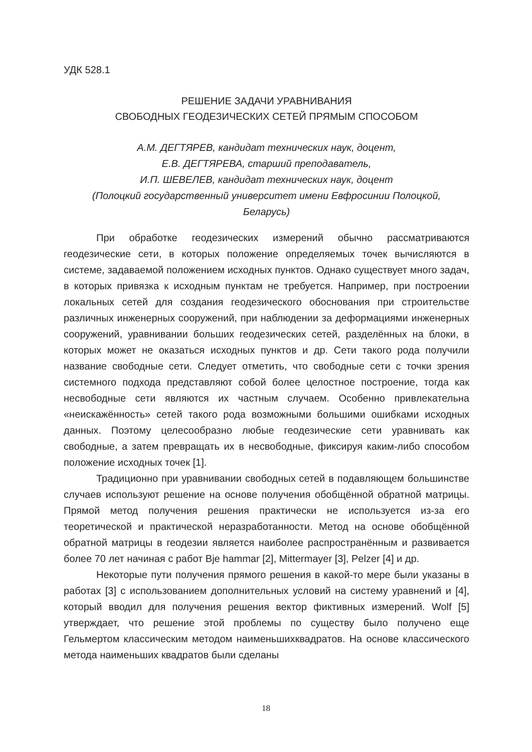УДК 528.1
РЕШЕНИЕ ЗАДАЧИ УРАВНИВАНИЯ
СВОБОДНЫХ ГЕОДЕЗИЧЕСКИХ СЕТЕЙ ПРЯМЫМ СПОСОБОМ
А.М. ДЕГТЯРЕВ, кандидат технических наук, доцент,
Е.В. ДЕГТЯРЕВА, старший преподаватель,
И.П. ШЕВЕЛЕВ, кандидат технических наук, доцент
(Полоцкий государственный университет имени Евфросинии Полоцкой,
Беларусь)
При обработке геодезических измерений обычно рассматриваются геодезические сети, в которых положение определяемых точек вычисляются в системе, задаваемой положением исходных пунктов. Однако существует много задач, в которых привязка к исходным пунктам не требуется. Например, при построении локальных сетей для создания геодезического обоснования при строительстве различных инженерных сооружений, при наблюдении за деформациями инженерных сооружений, уравнивании больших геодезических сетей, разделённых на блоки, в которых может не оказаться исходных пунктов и др. Сети такого рода получили название свободные сети. Следует отметить, что свободные сети с точки зрения системного подхода представляют собой более целостное построение, тогда как несвободные сети являются их частным случаем. Особенно привлекательна «неискажённость» сетей такого рода возможными большими ошибками исходных данных. Поэтому целесообразно любые геодезические сети уравнивать как свободные, а затем превращать их в несвободные, фиксируя каким-либо способом положение исходных точек [1].
Традиционно при уравнивании свободных сетей в подавляющем большинстве случаев используют решение на основе получения обобщённой обратной матрицы. Прямой метод получения решения практически не используется из-за его теоретической и практической неразработанности. Метод на основе обобщённой обратной матрицы в геодезии является наиболее распространённым и развивается более 70 лет начиная с работ Bje hammar [2], Mittermayer [3], Pelzer [4] и др.
Некоторые пути получения прямого решения в какой-то мере были указаны в работах [3] с использованием дополнительных условий на систему уравнений и [4], который вводил для получения решения вектор фиктивных измерений. Wolf [5] утверждает, что решение этой проблемы по существу было получено еще Гельмертом классическим методом наименьшихквадратов. На основе классического метода наименьших квадратов были сделаны
18